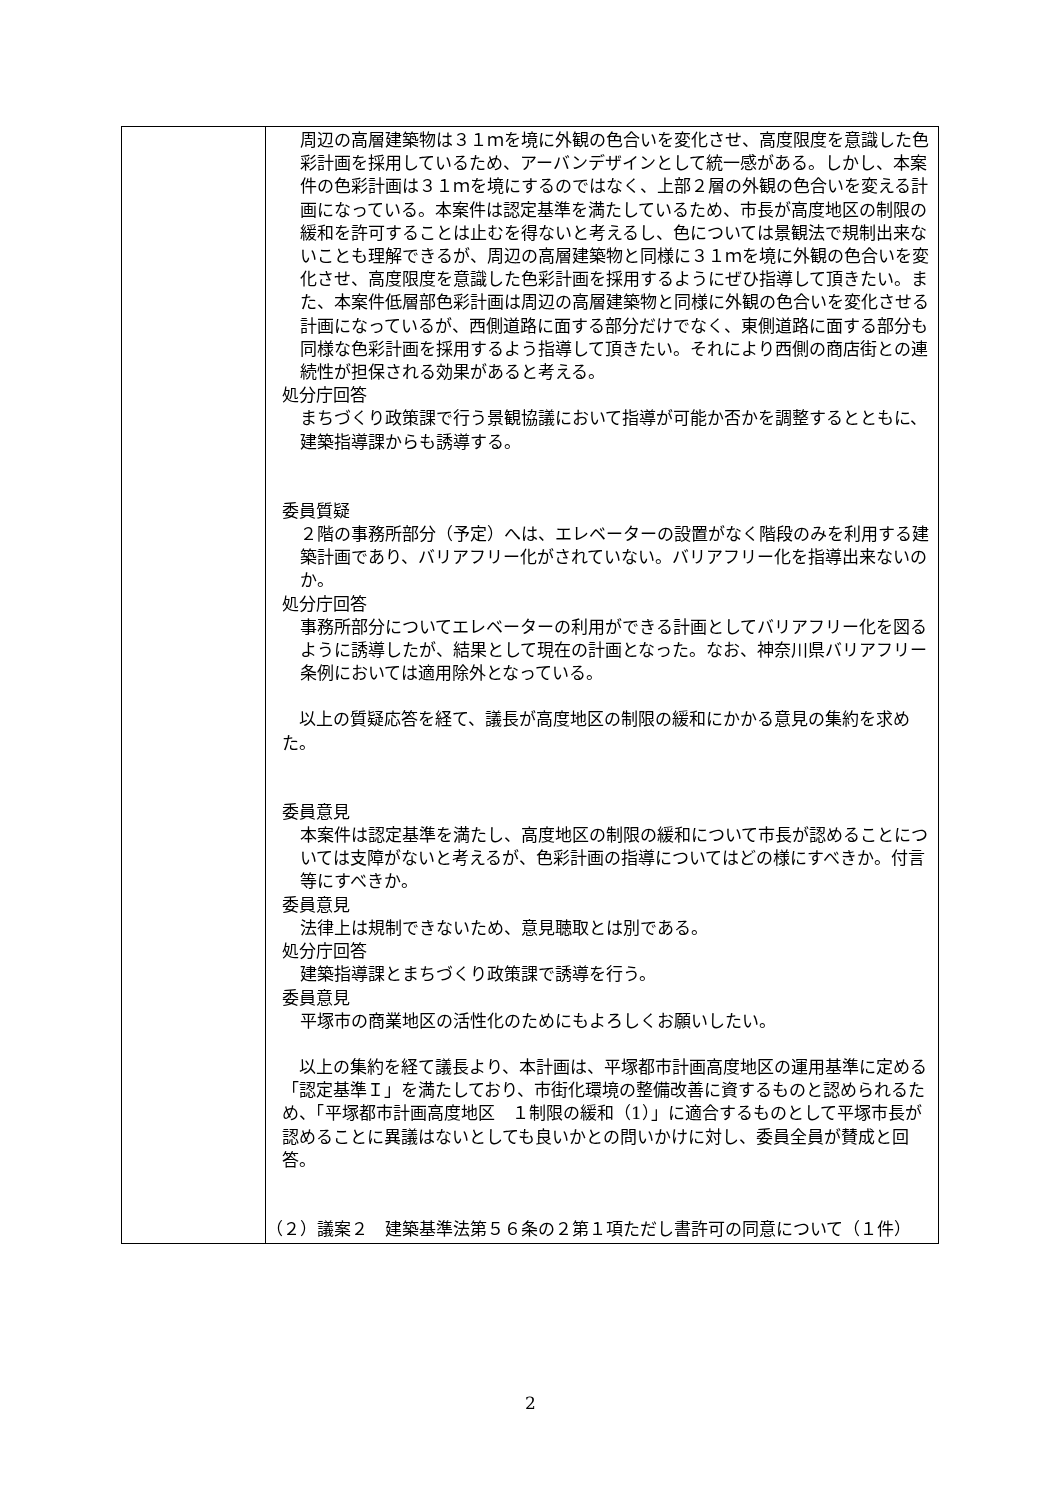| | 周辺の高層建築物は３１ｍを境に外観の色合いを変化させ、高度限度を意識した色彩計画を採用しているため、アーバンデザインとして統一感がある。しかし、本案件の色彩計画は３１ｍを境にするのではなく、上部２層の外観の色合いを変える計画になっている。本案件は認定基準を満たしているため、市長が高度地区の制限の緩和を許可することは止むを得ないと考えるし、色については景観法で規制出来ないことも理解できるが、周辺の高層建築物と同様に３１ｍを境に外観の色合いを変化させ、高度限度を意識した色彩計画を採用するようにぜひ指導して頂きたい。また、本案件低層部色彩計画は周辺の高層建築物と同様に外観の色合いを変化させる計画になっているが、西側道路に面する部分だけでなく、東側道路に面する部分も同様な色彩計画を採用するよう指導して頂きたい。それにより西側の商店街との連続性が担保される効果があると考える。 処分庁回答 まちづくり政策課で行う景観協議において指導が可能か否かを調整するとともに、建築指導課からも誘導する。 委員質疑 ２階の事務所部分（予定）へは、エレベーターの設置がなく階段のみを利用する建築計画であり、バリアフリー化がされていない。バリアフリー化を指導出来ないのか。 処分庁回答 事務所部分についてエレベーターの利用ができる計画としてバリアフリー化を図るように誘導したが、結果として現在の計画となった。なお、神奈川県バリアフリー条例においては適用除外となっている。 以上の質疑応答を経て、議長が高度地区の制限の緩和にかかる意見の集約を求めた。 委員意見 本案件は認定基準を満たし、高度地区の制限の緩和について市長が認めることについては支障がないと考えるが、色彩計画の指導についてはどの様にすべきか。付言等にすべきか。 委員意見 法律上は規制できないため、意見聴取とは別である。 処分庁回答 建築指導課とまちづくり政策課で誘導を行う。 委員意見 平塚市の商業地区の活性化のためにもよろしくお願いしたい。 以上の集約を経て議長より、本計画は、平塚都市計画高度地区の運用基準に定める「認定基準Ｉ」を満たしており、市街化環境の整備改善に資するものと認められるため、「平塚都市計画高度地区 １制限の緩和（1）」に適合するものとして平塚市長が認めることに異議はないとしても良いかとの問いかけに対し、委員全員が賛成と回答。 （２）議案２ 建築基準法第５６条の２第１項ただし書許可の同意について（１件） |
2